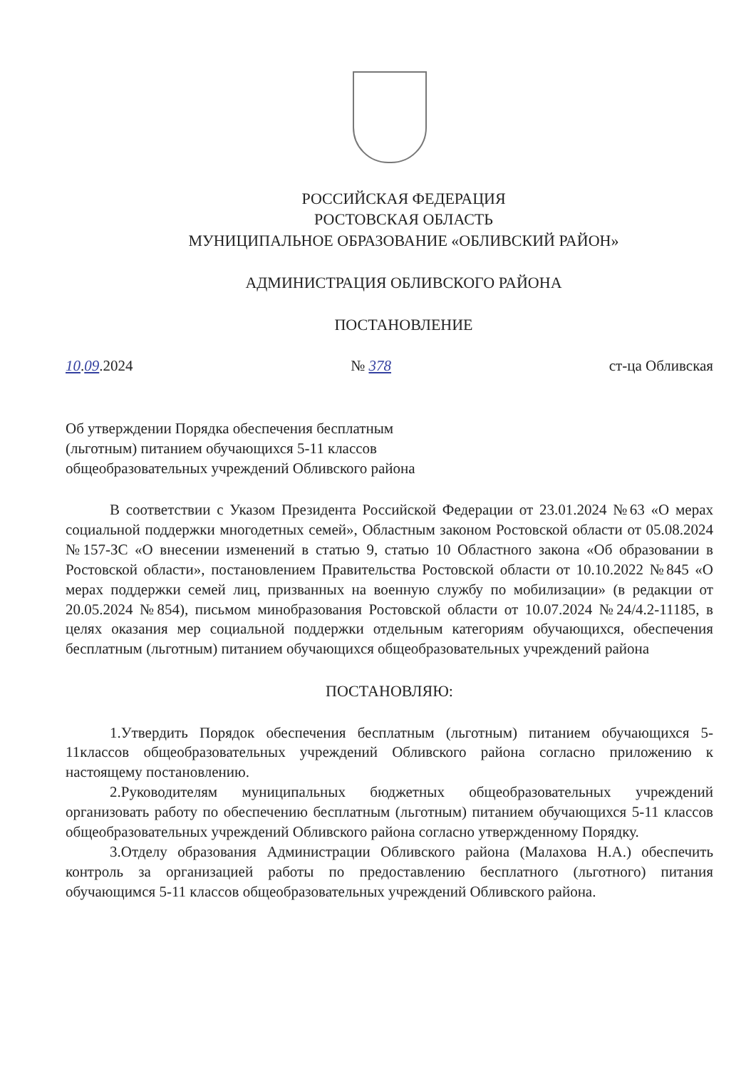РОССИЙСКАЯ ФЕДЕРАЦИЯ
РОСТОВСКАЯ ОБЛАСТЬ
МУНИЦИПАЛЬНОЕ ОБРАЗОВАНИЕ «ОБЛИВСКИЙ РАЙОН»
АДМИНИСТРАЦИЯ ОБЛИВСКОГО РАЙОНА
ПОСТАНОВЛЕНИЕ
10.09.2024 № 378 ст-ца Обливская
Об утверждении Порядка обеспечения бесплатным (льготным) питанием обучающихся 5-11 классов общеобразовательных учреждений Обливского района
В соответствии с Указом Президента Российской Федерации от 23.01.2024 №63 «О мерах социальной поддержки многодетных семей», Областным законом Ростовской области от 05.08.2024 №157-ЗС «О внесении изменений в статью 9, статью 10 Областного закона «Об образовании в Ростовской области», постановлением Правительства Ростовской области от 10.10.2022 №845 «О мерах поддержки семей лиц, призванных на военную службу по мобилизации» (в редакции от 20.05.2024 №854), письмом минобразования Ростовской области от 10.07.2024 №24/4.2-11185, в целях оказания мер социальной поддержки отдельным категориям обучающихся, обеспечения бесплатным (льготным) питанием обучающихся общеобразовательных учреждений района
ПОСТАНОВЛЯЮ:
1.Утвердить Порядок обеспечения бесплатным (льготным) питанием обучающихся 5-11классов общеобразовательных учреждений Обливского района согласно приложению к настоящему постановлению.
2.Руководителям муниципальных бюджетных общеобразовательных учреждений организовать работу по обеспечению бесплатным (льготным) питанием обучающихся 5-11 классов общеобразовательных учреждений Обливского района согласно утвержденному Порядку.
3.Отделу образования Администрации Обливского района (Малахова Н.А.) обеспечить контроль за организацией работы по предоставлению бесплатного (льготного) питания обучающимся 5-11 классов общеобразовательных учреждений Обливского района.